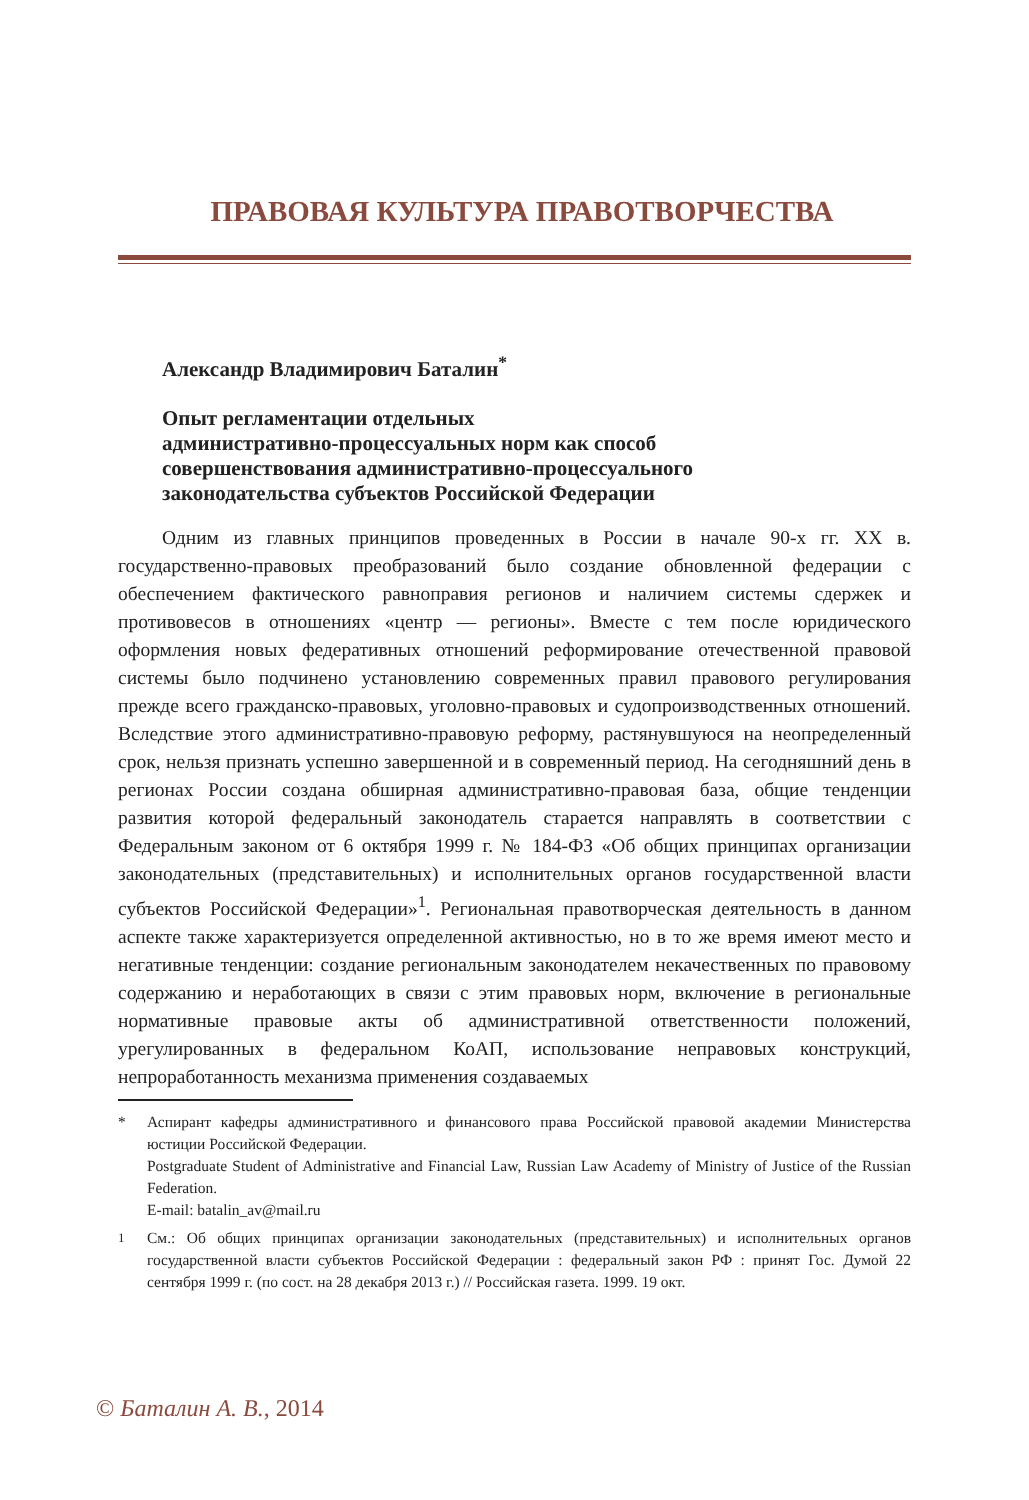ПРАВОВАЯ КУЛЬТУРА ПРАВОТВОРЧЕСТВА
Александр Владимирович Баталин<sup>*</sup>
Опыт регламентации отдельных
административно-процессуальных норм как способ
совершенствования административно-процессуального
законодательства субъектов Российской Федерации
Одним из главных принципов проведенных в России в начале 90-х гг. XX в. государственно-правовых преобразований было создание обновленной федерации с обеспечением фактического равноправия регионов и наличием системы сдержек и противовесов в отношениях «центр — регионы». Вместе с тем после юридического оформления новых федеративных отношений реформирование отечественной правовой системы было подчинено установлению современных правил правового регулирования прежде всего гражданско-правовых, уголовно-правовых и судопроизводственных отношений. Вследствие этого административно-правовую реформу, растянувшуюся на неопределенный срок, нельзя признать успешно завершенной и в современный период. На сегодняшний день в регионах России создана обширная административно-правовая база, общие тенденции развития которой федеральный законодатель старается направлять в соответствии с Федеральным законом от 6 октября 1999 г. № 184-ФЗ «Об общих принципах организации законодательных (представительных) и исполнительных органов государственной власти субъектов Российской Федерации»<sup>1</sup>. Региональная правотворческая деятельность в данном аспекте также характеризуется определенной активностью, но в то же время имеют место и негативные тенденции: создание региональным законодателем некачественных по правовому содержанию и неработающих в связи с этим правовых норм, включение в региональные нормативные правовые акты об административной ответственности положений, урегулированных в федеральном КоАП, использование неправовых конструкций, непроработанность механизма применения создаваемых
* Аспирант кафедры административного и финансового права Российской правовой академии Министерства юстиции Российской Федерации.
Postgraduate Student of Administrative and Financial Law, Russian Law Academy of Ministry of Justice of the Russian Federation.
E-mail: batalin_av@mail.ru
<sup>1</sup> См.: Об общих принципах организации законодательных (представительных) и исполнительных органов государственной власти субъектов Российской Федерации : федеральный закон РФ : принят Гос. Думой 22 сентября 1999 г. (по сост. на 28 декабря 2013 г.) // Российская газета. 1999. 19 окт.
© Баталин А. В., 2014